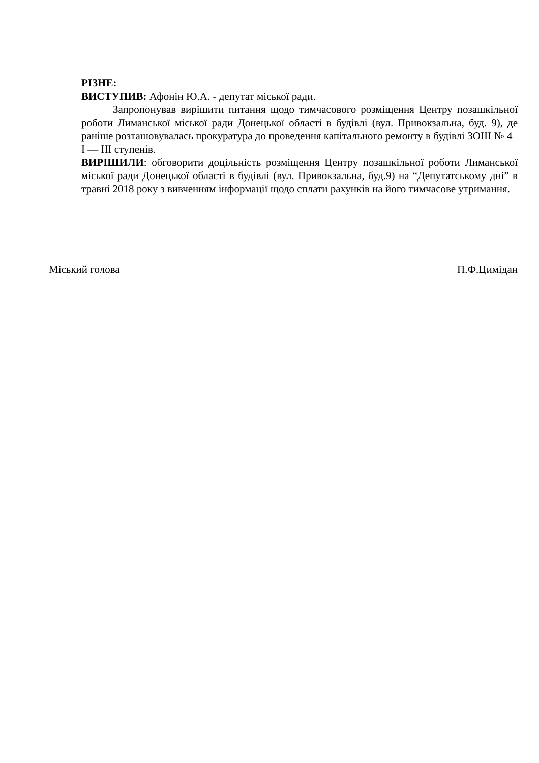РІЗНЕ:
ВИСТУПИВ: Афонін Ю.А. - депутат міської ради.
Запропонував вирішити питання щодо тимчасового розміщення Центру позашкільної роботи Лиманської міської ради Донецької області в будівлі (вул. Привокзальна, буд. 9), де раніше розташовувалась прокуратура до проведення капітального ремонту в будівлі ЗОШ № 4 I — III ступенів.
ВИРІШИЛИ: обговорити доцільність розміщення Центру позашкільної роботи Лиманської міської ради Донецької області в будівлі (вул. Привокзальна, буд.9) на “Депутатському дні” в травні 2018 року з вивченням інформації щодо сплати рахунків на його тимчасове утримання.
Міський голова П.Ф.Цимідан